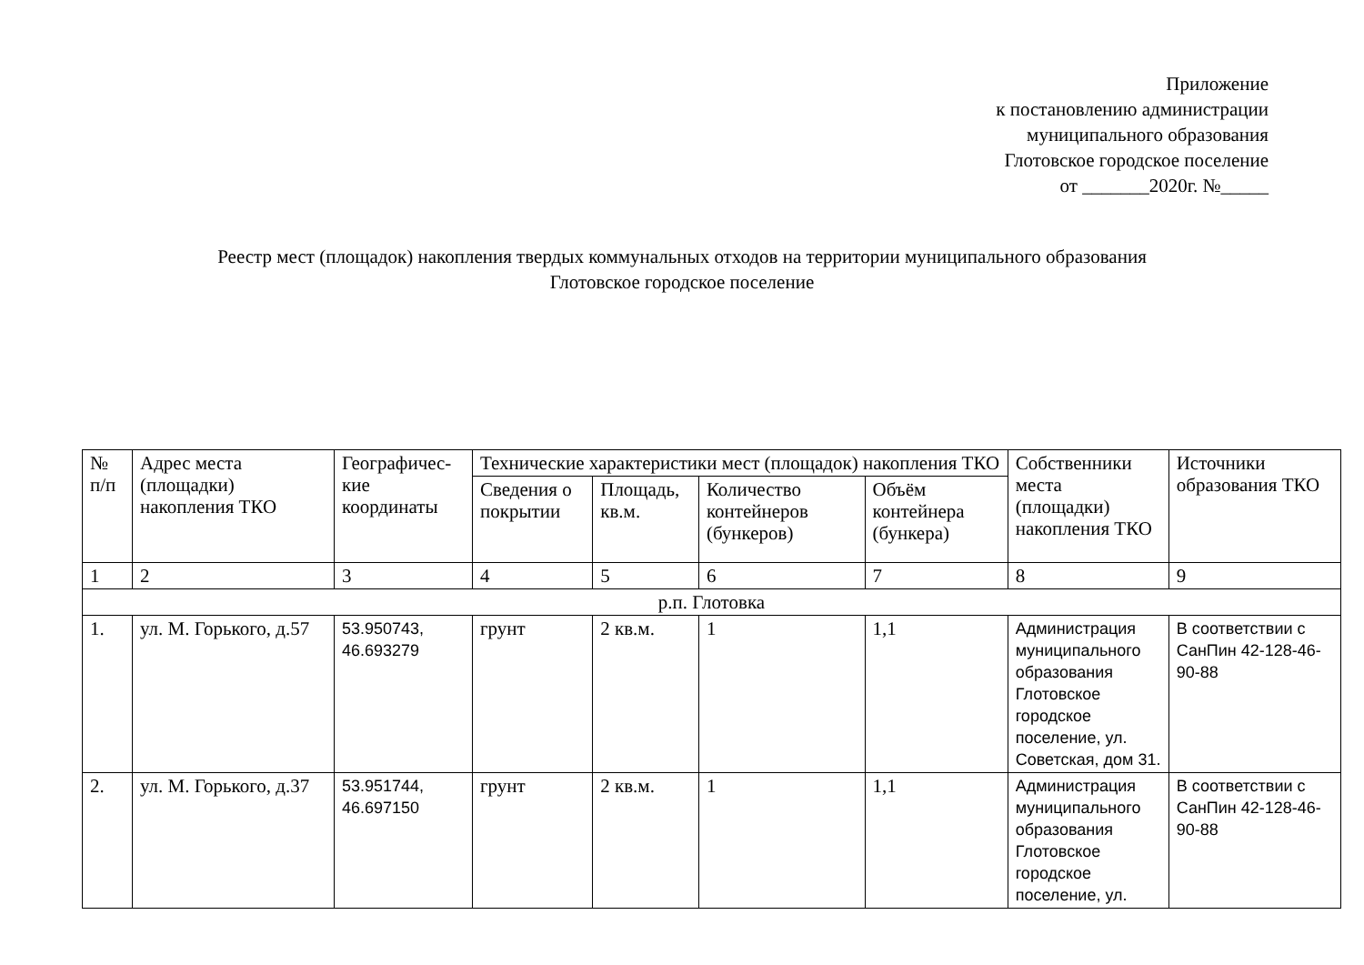Приложение
к постановлению администрации
муниципального образования
Глотовское городское поселение
от _______2020г. №_____
Реестр мест (площадок) накопления твердых коммунальных отходов на территории муниципального образования
Глотовское городское поселение
| № п/п | Адрес места (площадки) накопления ТКО | Географичес-кие координаты | Технические характеристики мест (площадок) накопления ТКО | | | | Собственники места (площадки) накопления ТКО | Источники образования ТКО |
| --- | --- | --- | --- | --- | --- | --- | --- | --- |
| | | | Сведения о покрытии | Площадь, кв.м. | Количество контейнеров (бункеров) | Объём контейнера (бункера) | | |
| 1 | 2 | 3 | 4 | 5 | 6 | 7 | 8 | 9 |
| р.п. Глотовка | | | | | | | | |
| 1. | ул. М. Горького, д.57 | 53.950743, 46.693279 | грунт | 2 кв.м. | 1 | 1,1 | Администрация муниципального образования Глотовское городское поселение, ул. Советская, дом 31. | В соответствии с СанПин 42-128-46-90-88 |
| 2. | ул. М. Горького, д.37 | 53.951744, 46.697150 | грунт | 2 кв.м. | 1 | 1,1 | Администрация муниципального образования Глотовское городское поселение, ул. | В соответствии с СанПин 42-128-46-90-88 |